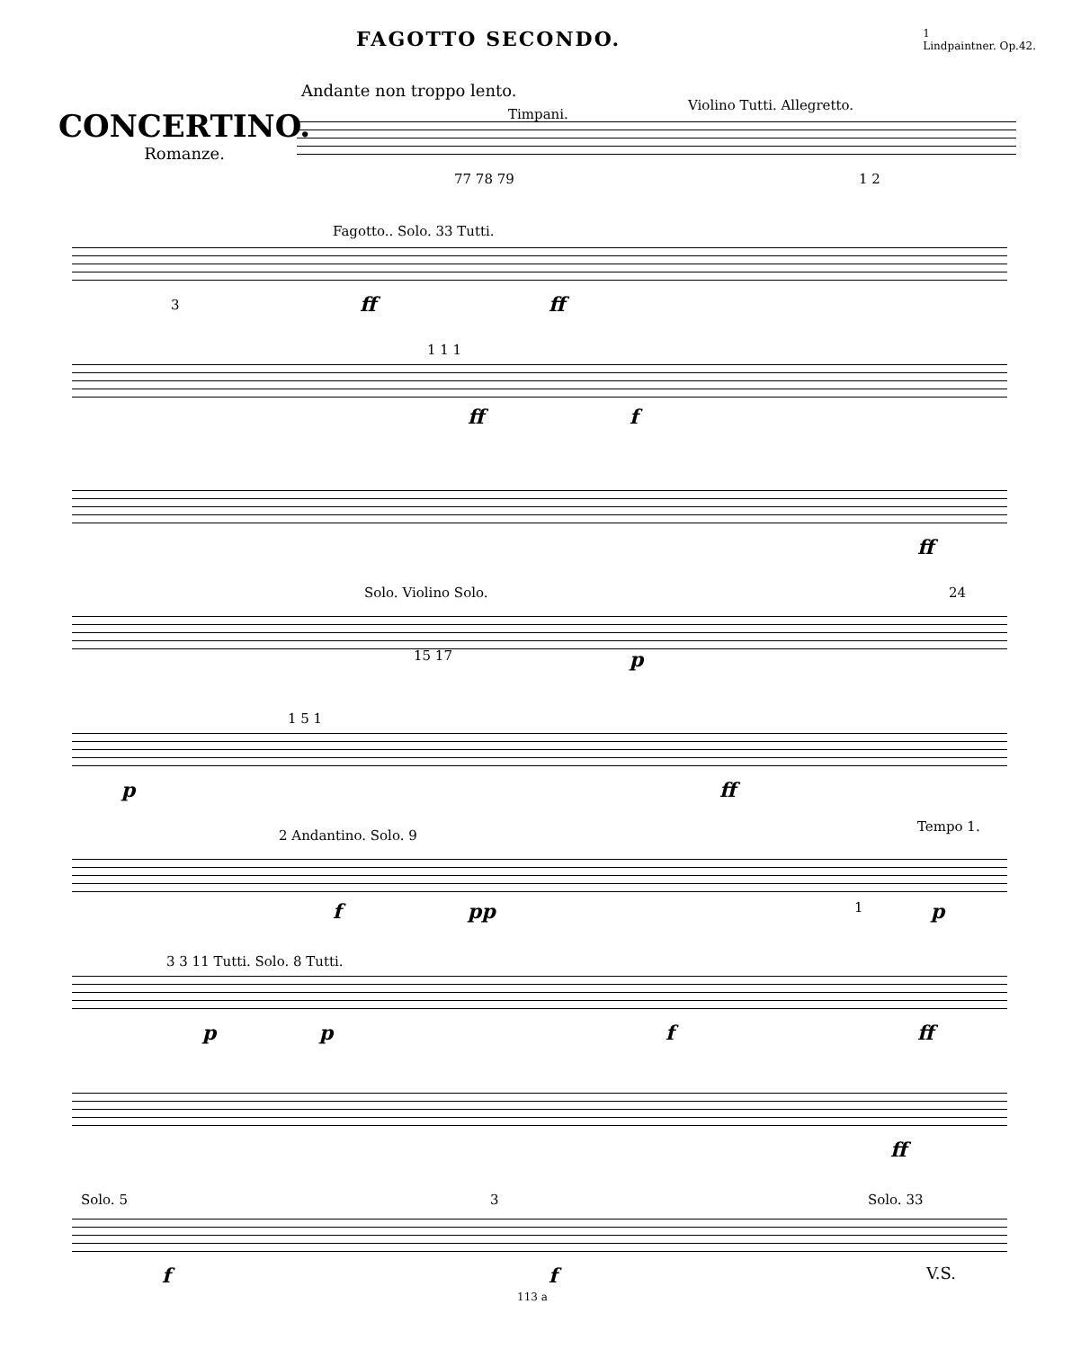FAGOTTO SECONDO. 1
Lindpaintner. Op.42.
CONCERTINO.
Romanze.
Andante non troppo lento.
Timpani.
Violino Tutti. Allegretto.
77 78 79 1 2
Fagotto.. Solo. 33 Tutti.
3 ff ff
1 1 1
ff f
ff
Solo. Violino Solo. 24
15 17 p
1 5 1
p ff
2 Andantino. Solo. 9
Tempo 1.
f pp 1 p
3 3 11 Tutti. Solo. 8 Tutti.
p p f ff
ff
Solo. 5 3 Solo. 33
f f V.S.
113 a